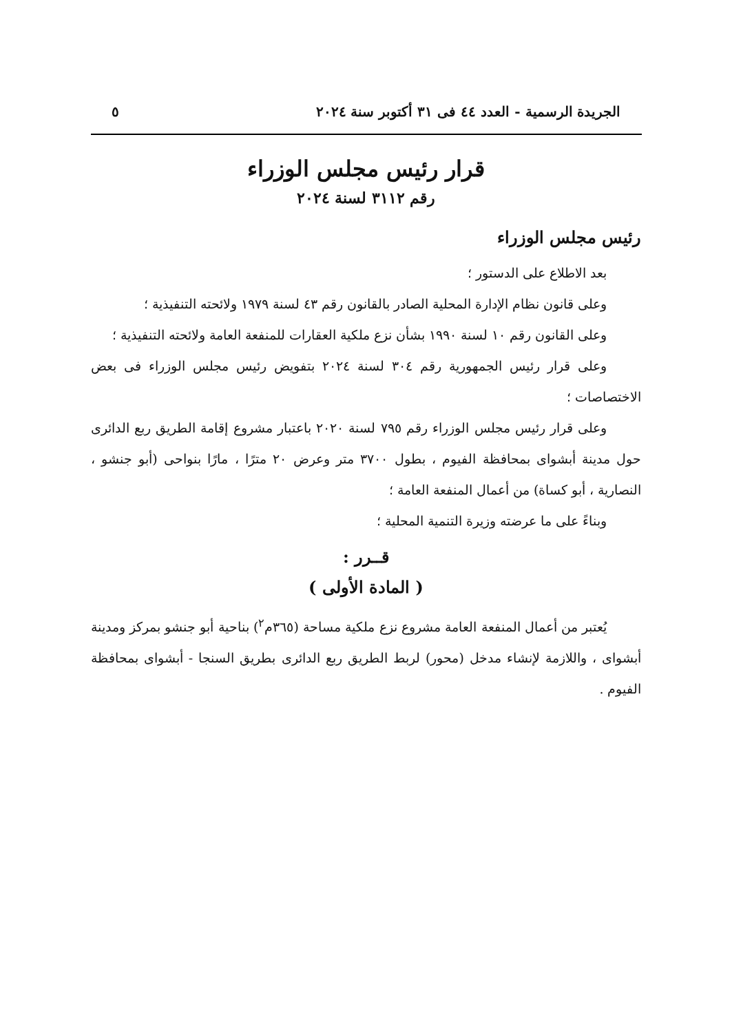الجريدة الرسمية - العدد ٤٤ فى ٣١ أكتوبر سنة ٢٠٢٤ ٥
قرار رئيس مجلس الوزراء
رقم ٣١١٢ لسنة ٢٠٢٤
رئيس مجلس الوزراء
بعد الاطلاع على الدستور ؛
وعلى قانون نظام الإدارة المحلية الصادر بالقانون رقم ٤٣ لسنة ١٩٧٩ ولائحته التنفيذية ؛
وعلى القانون رقم ١٠ لسنة ١٩٩٠ بشأن نزع ملكية العقارات للمنفعة العامة ولائحته التنفيذية ؛
وعلى قرار رئيس الجمهورية رقم ٣٠٤ لسنة ٢٠٢٤ بتفويض رئيس مجلس الوزراء فى بعض الاختصاصات ؛
وعلى قرار رئيس مجلس الوزراء رقم ٧٩٥ لسنة ٢٠٢٠ باعتبار مشروع إقامة الطريق ربع الدائرى حول مدينة أبشواى بمحافظة الفيوم ، بطول ٣٧٠٠ متر وعرض ٢٠ مترًا ، مارًا بنواحى (أبو جنشو ، النصارية ، أبو كساة) من أعمال المنفعة العامة ؛
وبناءً على ما عرضته وزيرة التنمية المحلية ؛
قــرر :
( المادة الأولى )
يُعتبر من أعمال المنفعة العامة مشروع نزع ملكية مساحة (٣٦٥م<sup>٢</sup>) بناحية أبو جنشو بمركز ومدينة أبشواى ، واللازمة لإنشاء مدخل (محور) لربط الطريق ربع الدائرى بطريق السنجا - أبشواى بمحافظة الفيوم .